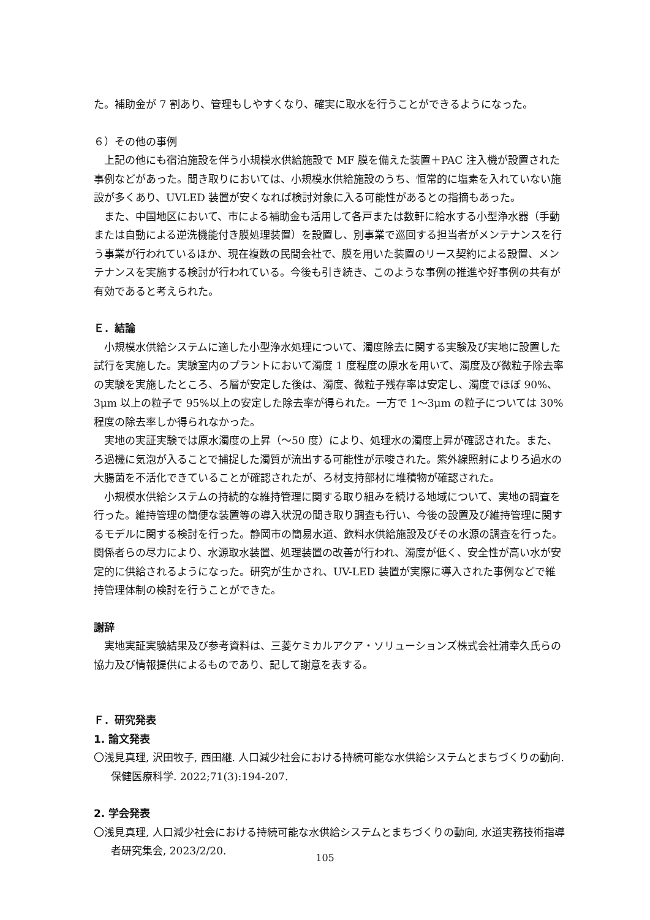た。補助金が 7 割あり、管理もしやすくなり、確実に取水を行うことができるようになった。
６）その他の事例
上記の他にも宿泊施設を伴う小規模水供給施設で MF 膜を備えた装置＋PAC 注入機が設置された事例などがあった。聞き取りにおいては、小規模水供給施設のうち、恒常的に塩素を入れていない施設が多くあり、UVLED 装置が安くなれば検討対象に入る可能性があるとの指摘もあった。
また、中国地区において、市による補助金も活用して各戸または数軒に給水する小型浄水器（手動または自動による逆洗機能付き膜処理装置）を設置し、別事業で巡回する担当者がメンテナンスを行う事業が行われているほか、現在複数の民間会社で、膜を用いた装置のリース契約による設置、メンテナンスを実施する検討が行われている。今後も引き続き、このような事例の推進や好事例の共有が有効であると考えられた。
Ｅ．結論
小規模水供給システムに適した小型浄水処理について、濁度除去に関する実験及び実地に設置した試行を実施した。実験室内のプラントにおいて濁度 1 度程度の原水を用いて、濁度及び微粒子除去率の実験を実施したところ、ろ層が安定した後は、濁度、微粒子残存率は安定し、濁度でほぼ 90%、3μm 以上の粒子で 95%以上の安定した除去率が得られた。一方で 1～3μm の粒子については 30%程度の除去率しか得られなかった。
実地の実証実験では原水濁度の上昇（～50 度）により、処理水の濁度上昇が確認された。また、ろ過機に気泡が入ることで捕捉した濁質が流出する可能性が示唆された。紫外線照射によりろ過水の大腸菌を不活化できていることが確認されたが、ろ材支持部材に堆積物が確認された。
小規模水供給システムの持続的な維持管理に関する取り組みを続ける地域について、実地の調査を行った。維持管理の簡便な装置等の導入状況の聞き取り調査も行い、今後の設置及び維持管理に関するモデルに関する検討を行った。静岡市の簡易水道、飲料水供給施設及びその水源の調査を行った。関係者らの尽力により、水源取水装置、処理装置の改善が行われ、濁度が低く、安全性が高い水が安定的に供給されるようになった。研究が生かされ、UV-LED 装置が実際に導入された事例などで維持管理体制の検討を行うことができた。
謝辞
実地実証実験結果及び参考資料は、三菱ケミカルアクア・ソリューションズ株式会社浦幸久氏らの協力及び情報提供によるものであり、記して謝意を表する。
Ｆ．研究発表
1. 論文発表
〇浅見真理, 沢田牧子, 西田継. 人口減少社会における持続可能な水供給システムとまちづくりの動向. 保健医療科学. 2022;71(3):194-207.
2. 学会発表
〇浅見真理, 人口減少社会における持続可能な水供給システムとまちづくりの動向, 水道実務技術指導者研究集会, 2023/2/20.
105